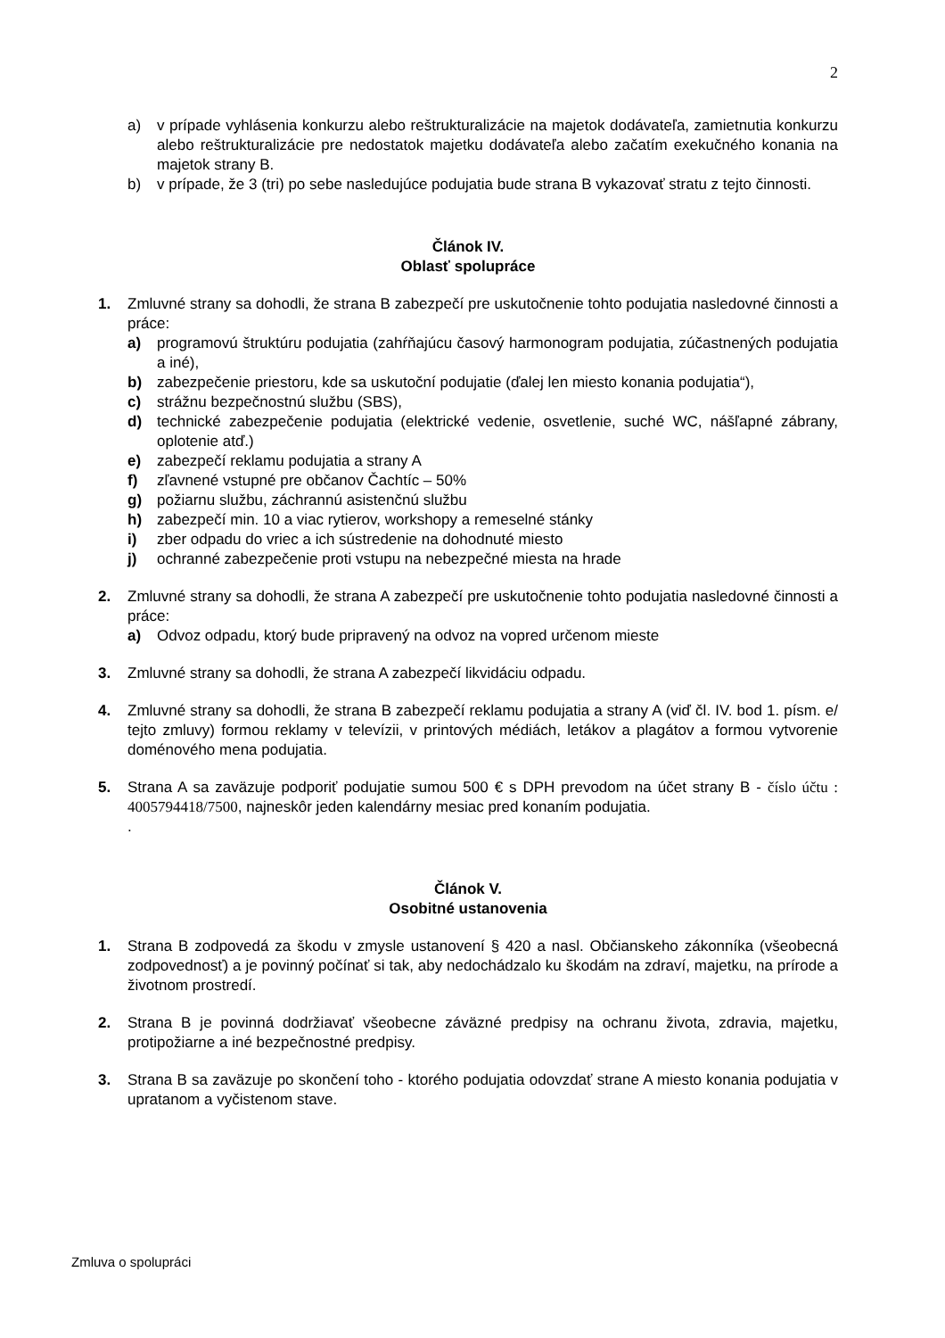2
a) v prípade vyhlásenia konkurzu alebo reštrukturalizácie na majetok dodávateľa, zamietnutia konkurzu alebo reštrukturalizácie pre nedostatok majetku dodávateľa alebo začatím exekučného konania na majetok strany B.
b) v prípade, že 3 (tri) po sebe nasledujúce podujatia bude strana B vykazovať stratu z tejto činnosti.
Článok IV.
Oblasť spolupráce
1. Zmluvné strany sa dohodli, že strana B zabezpečí pre uskutočnenie tohto podujatia nasledovné činnosti a práce:
a) programovú štruktúru podujatia (zahŕňajúcu časový harmonogram podujatia, zúčastnených podujatia a iné),
b) zabezpečenie priestoru, kde sa uskutoční podujatie (ďalej len miesto konania podujatia“),
c) strážnu bezpečnostnú službu (SBS),
d) technické zabezpečenie podujatia (elektrické vedenie, osvetlenie, suché WC, nášľapné zábrany, oplotenie atď.)
e) zabezpečí reklamu podujatia a strany A
f) zľavnené vstupné pre občanov Čachtíc – 50%
g) požiarnu službu, záchrannú asistenčnú službu
h) zabezpečí min. 10 a viac rytierov, workshopy a remeselné stánky
i) zber odpadu do vriec a ich sústredenie na dohodnuté miesto
j) ochranné zabezpečenie proti vstupu na nebezpečné miesta na hrade
2. Zmluvné strany sa dohodli, že strana A zabezpečí pre uskutočnenie tohto podujatia nasledovné činnosti a práce:
a) Odvoz odpadu, ktorý bude pripravený na odvoz na vopred určenom mieste
3. Zmluvné strany sa dohodli, že strana A zabezpečí likvidáciu odpadu.
4. Zmluvné strany sa dohodli, že strana B zabezpečí reklamu podujatia a strany A (viď čl. IV. bod 1. písm. e/ tejto zmluvy) formou reklamy v televízii, v printových médiách, letákov a plagátov a formou vytvorenie doménového mena podujatia.
5. Strana A sa zaväzuje podporiť podujatie sumou 500 € s DPH prevodom na účet strany B - číslo účtu : 4005794418/7500, najneskôr jeden kalendárny mesiac pred konaním podujatia.
.
Článok V.
Osobitné ustanovenia
1. Strana B zodpovedá za škodu v zmysle ustanovení § 420 a nasl. Občianskeho zákonníka (všeobecná zodpovednosť) a je povinný počínať si tak, aby nedochádzalo ku škodám na zdraví, majetku, na prírode a životnom prostredí.
2. Strana B je povinná dodržiavať všeobecne záväzné predpisy na ochranu života, zdravia, majetku, protipožiarne a iné bezpečnostné predpisy.
3. Strana B sa zaväzuje po skončení toho - ktorého podujatia odovzdať strane A miesto konania podujatia v upratanom a vyčistenom stave.
Zmluva o spolupráci